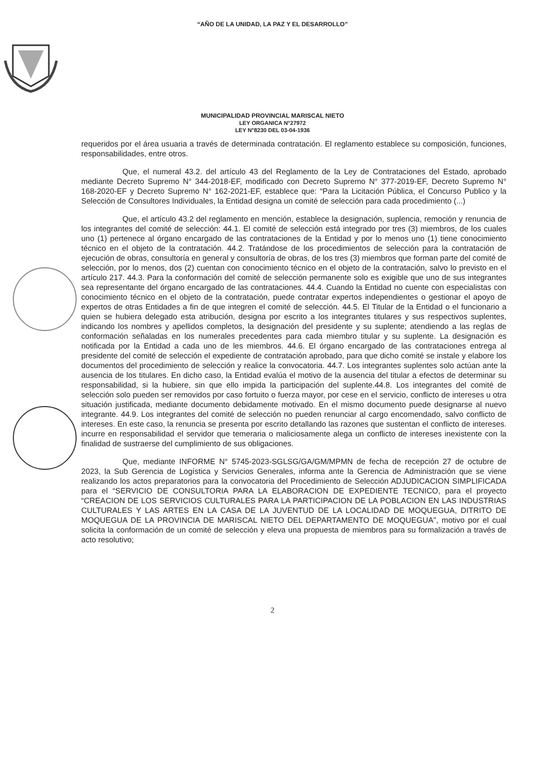“AÑO DE LA UNIDAD, LA PAZ Y EL DESARROLLO”
MUNICIPALIDAD PROVINCIAL MARISCAL NIETO
LEY ORGANICA N°27972
LEY N°8230 DEL 03-04-1936
requeridos por el área usuaria a través de determinada contratación. El reglamento establece su composición, funciones, responsabilidades, entre otros.
Que, el numeral 43.2. del artículo 43 del Reglamento de la Ley de Contrataciones del Estado, aprobado mediante Decreto Supremo N° 344-2018-EF, modificado con Decreto Supremo N° 377-2019-EF, Decreto Supremo N° 168-2020-EF y Decreto Supremo N° 162-2021-EF, establece que: “Para la Licitación Pública, el Concurso Publico y la Selección de Consultores Individuales, la Entidad designa un comité de selección para cada procedimiento (...)
Que, el artículo 43.2 del reglamento en mención, establece la designación, suplencia, remoción y renuncia de los integrantes del comité de selección: 44.1. El comité de selección está integrado por tres (3) miembros, de los cuales uno (1) pertenece al órgano encargado de las contrataciones de la Entidad y por lo menos uno (1) tiene conocimiento técnico en el objeto de la contratación. 44.2. Tratándose de los procedimientos de selección para la contratación de ejecución de obras, consultoría en general y consultoría de obras, de los tres (3) miembros que forman parte del comité de selección, por lo menos, dos (2) cuentan con conocimiento técnico en el objeto de la contratación, salvo lo previsto en el artículo 217. 44.3. Para la conformación del comité de selección permanente solo es exigible que uno de sus integrantes sea representante del órgano encargado de las contrataciones. 44.4. Cuando la Entidad no cuente con especialistas con conocimiento técnico en el objeto de la contratación, puede contratar expertos independientes o gestionar el apoyo de expertos de otras Entidades a fin de que integren el comité de selección. 44.5. El Titular de la Entidad o el funcionario a quien se hubiera delegado esta atribución, designa por escrito a los integrantes titulares y sus respectivos suplentes, indicando los nombres y apellidos completos, la designación del presidente y su suplente; atendiendo a las reglas de conformación señaladas en los numerales precedentes para cada miembro titular y su suplente. La designación es notificada por la Entidad a cada uno de les miembros. 44.6. El órgano encargado de las contrataciones entrega al presidente del comité de selección el expediente de contratación aprobado, para que dicho comité se instale y elabore los documentos del procedimiento de selección y realice la convocatoria. 44.7. Los integrantes suplentes solo actúan ante la ausencia de los titulares. En dicho caso, la Entidad evalúa el motivo de la ausencia del titular a efectos de determinar su responsabilidad, si la hubiere, sin que ello impida la participación del suplente.44.8. Los integrantes del comité de selección solo pueden ser removidos por caso fortuito o fuerza mayor, por cese en el servicio, conflicto de intereses u otra situación justificada, mediante documento debidamente motivado. En el mismo documento puede designarse al nuevo integrante. 44.9. Los integrantes del comité de selección no pueden renunciar al cargo encomendado, salvo conflicto de intereses. En este caso, la renuncia se presenta por escrito detallando las razones que sustentan el conflicto de intereses. incurre en responsabilidad el servidor que temeraria o maliciosamente alega un conflicto de intereses inexistente con la finalidad de sustraerse del cumplimiento de sus obligaciones.
Que, mediante INFORME N° 5745-2023-SGLSG/GA/GM/MPMN de fecha de recepción 27 de octubre de 2023, la Sub Gerencia de Logística y Servicios Generales, informa ante la Gerencia de Administración que se viene realizando los actos preparatorios para la convocatoria del Procedimiento de Selección ADJUDICACION SIMPLIFICADA para el “SERVICIO DE CONSULTORIA PARA LA ELABORACION DE EXPEDIENTE TECNICO, para el proyecto “CREACION DE LOS SERVICIOS CULTURALES PARA LA PARTICIPACION DE LA POBLACION EN LAS INDUSTRIAS CULTURALES Y LAS ARTES EN LA CASA DE LA JUVENTUD DE LA LOCALIDAD DE MOQUEGUA, DITRITO DE MOQUEGUA DE LA PROVINCIA DE MARISCAL NIETO DEL DEPARTAMENTO DE MOQUEGUA", motivo por el cual solicita la conformación de un comité de selección y eleva una propuesta de miembros para su formalización a través de acto resolutivo;
2